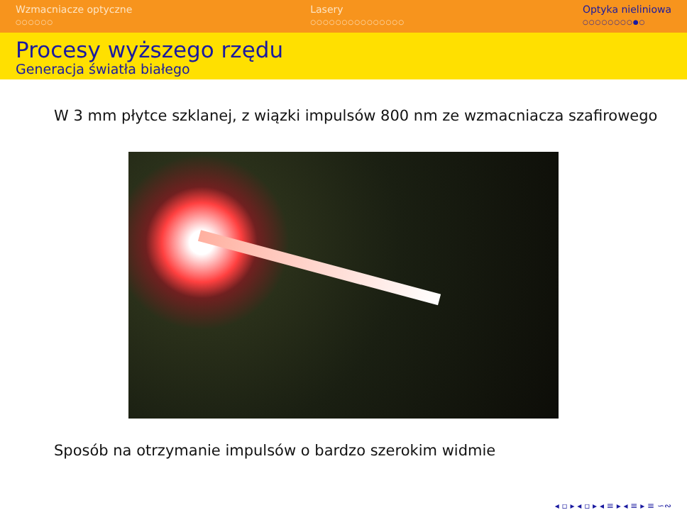Wzmacniacze optyczne
○○○○○○
Lasery
○○○○○○○○○○○○○○○
Optyka nieliniowa
○○○○○○○○●○
Procesy wyższego rzędu
Generacja światła białego
W 3 mm płytce szklanej, z wiązki impulsów 800 nm ze wzmacniacza szafirowego
Sposób na otrzymanie impulsów o bardzo szerokim widmie
◂ ▫ ▸ ◂ ▫ ▸ ◂ ≡ ▸ ◂ ≡ ▸ ≡ ∽∾